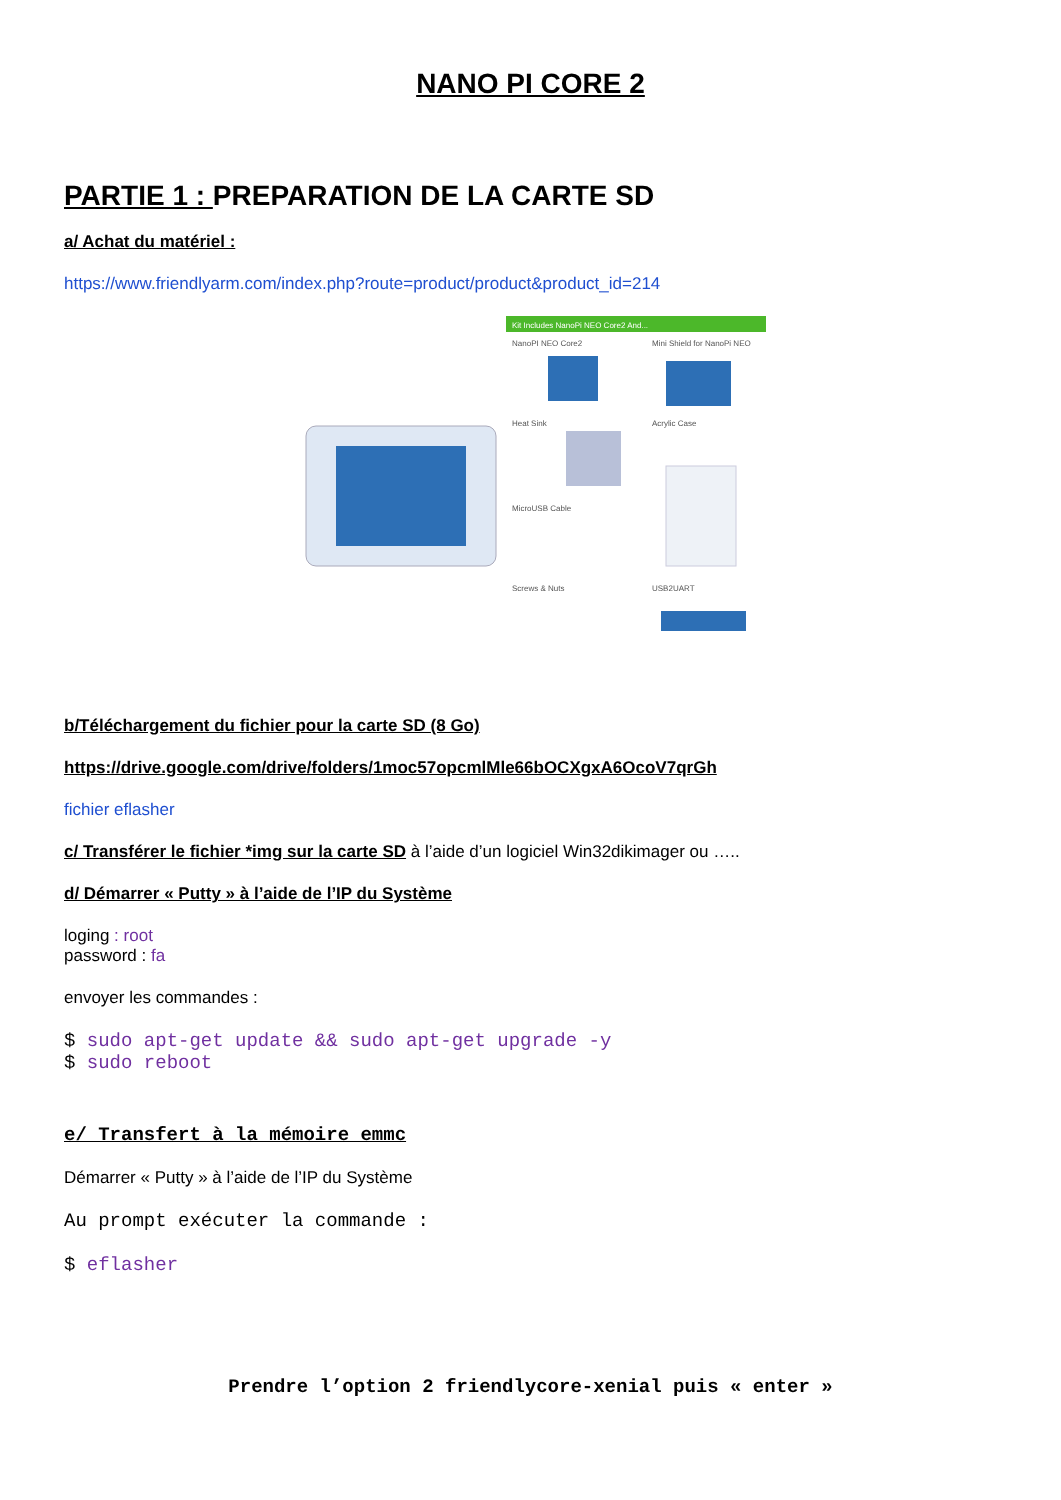NANO PI CORE 2
PARTIE 1 : PREPARATION DE LA CARTE SD
a/ Achat du matériel :
https://www.friendlyarm.com/index.php?route=product/product&product_id=214
Kit Includes NanoPi NEO Core2 And...
NanoPI NEO Core2
Mini Shield for NanoPi NEO
Heat Sink
Acrylic Case
MicroUSB Cable
Screws & Nuts
USB2UART
b/Téléchargement du fichier pour la carte SD (8 Go)
https://drive.google.com/drive/folders/1moc57opcmlMle66bOCXgxA6OcoV7qrGh
fichier eflasher
c/ Transférer le fichier *img sur la carte SD à l’aide d’un logiciel Win32dikimager ou …..
d/ Démarrer « Putty » à l’aide de l’IP du Système
loging : root
password : fa
envoyer les commandes :
$ sudo apt-get update && sudo apt-get upgrade -y
$ sudo reboot
e/ Transfert à la mémoire emmc
Démarrer « Putty » à l’aide de l’IP du Système
Au prompt exécuter la commande :
$ eflasher
Prendre l’option 2 friendlycore-xenial puis « enter »